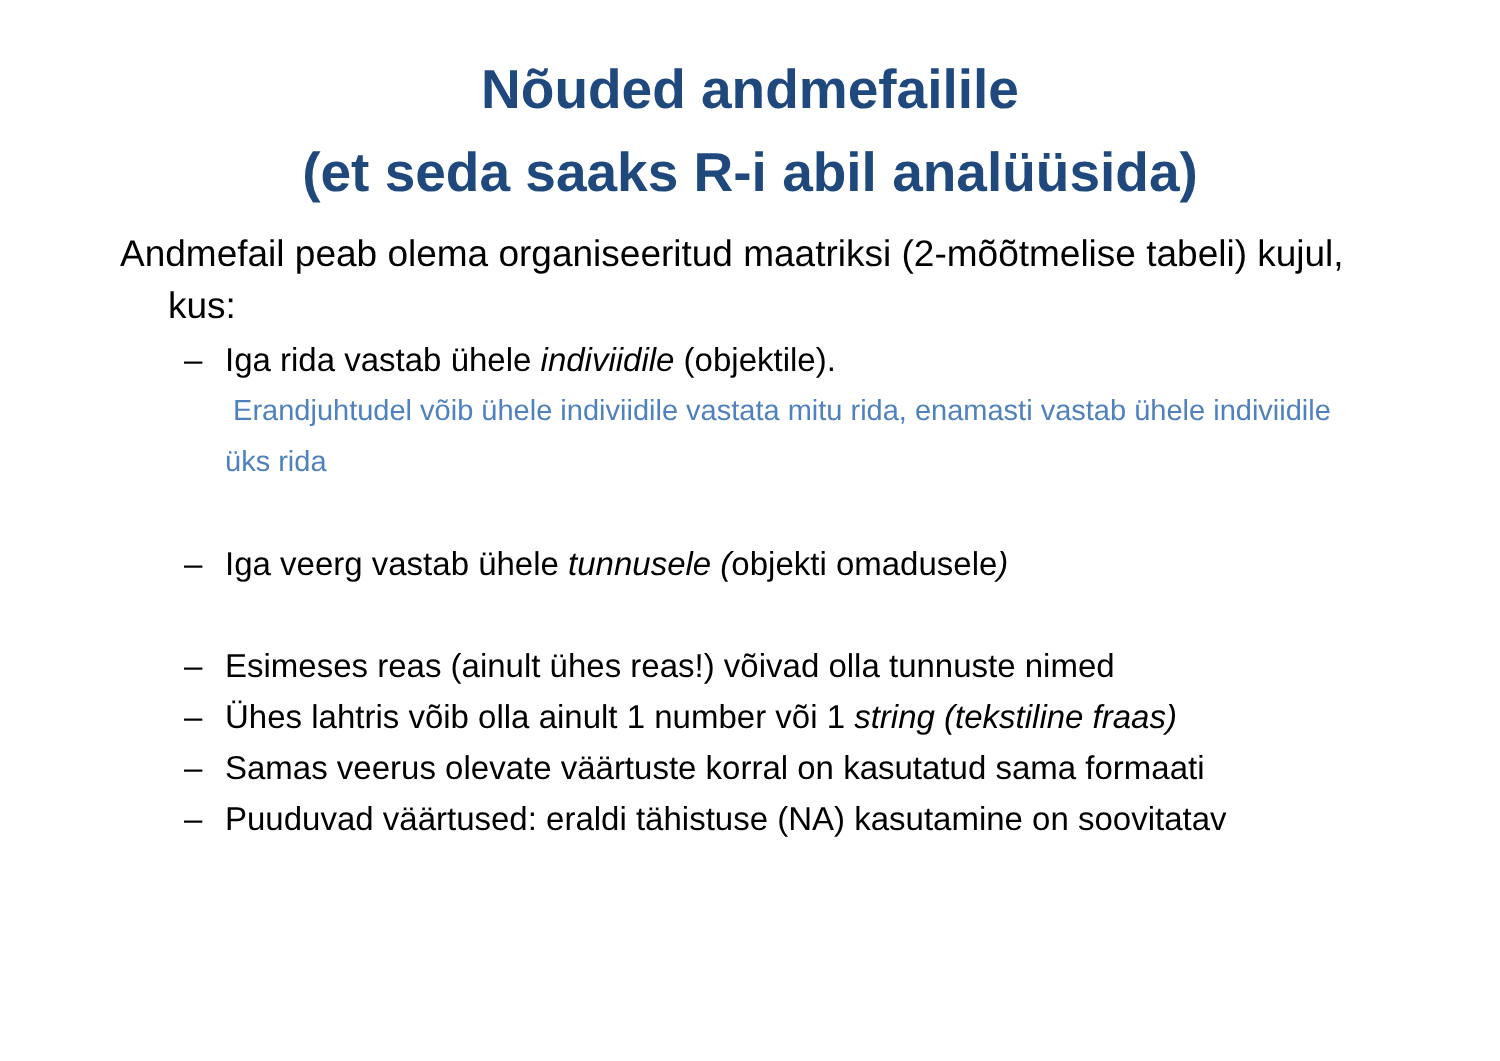Nõuded andmefailile
(et seda saaks R-i abil analüüsida)
Andmefail peab olema organiseeritud maatriksi (2-mõõtmelise tabeli) kujul, kus:
– Iga rida vastab ühele indiviidile (objektile).
Erandjuhtudel võib ühele indiviidile vastata mitu rida, enamasti vastab ühele indiviidile üks rida
– Iga veerg vastab ühele tunnusele (objekti omadusele)
– Esimeses reas (ainult ühes reas!) võivad olla tunnuste nimed
– Ühes lahtris võib olla ainult 1 number või 1 string (tekstiline fraas)
– Samas veerus olevate väärtuste korral on kasutatud sama formaati
– Puuduvad väärtused: eraldi tähistuse (NA) kasutamine on soovitatav